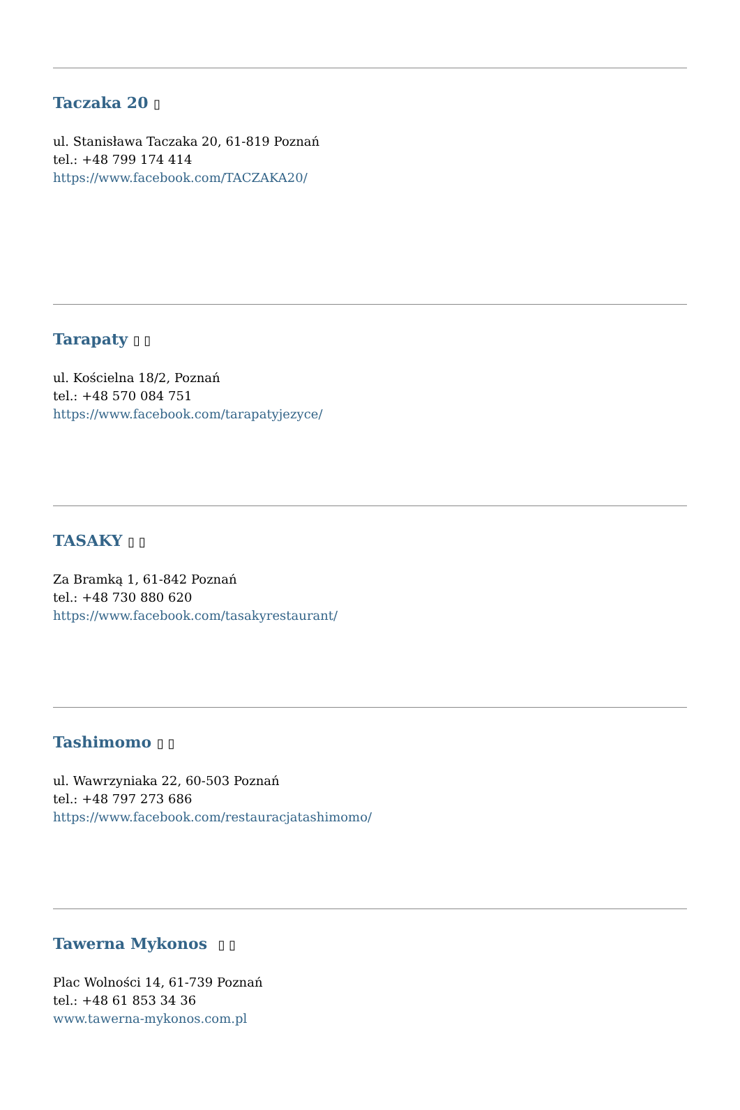Taczaka 20 ▯
ul. Stanisława Taczaka 20, 61-819 Poznań
tel.: +48 799 174 414
https://www.facebook.com/TACZAKA20/
Tarapaty ▯ ▯
ul. Kościelna 18/2, Poznań
tel.: +48 570 084 751
https://www.facebook.com/tarapatyjezyce/
TASAKY ▯ ▯
Za Bramką 1, 61-842 Poznań
tel.: +48 730 880 620
https://www.facebook.com/tasakyrestaurant/
Tashimomo ▯ ▯
ul. Wawrzyniaka 22, 60-503 Poznań
tel.: +48 797 273 686
https://www.facebook.com/restauracjatashimomo/
Tawerna Mykonos ▯ ▯
Plac Wolności 14, 61-739 Poznań
tel.: +48 61 853 34 36
www.tawerna-mykonos.com.pl